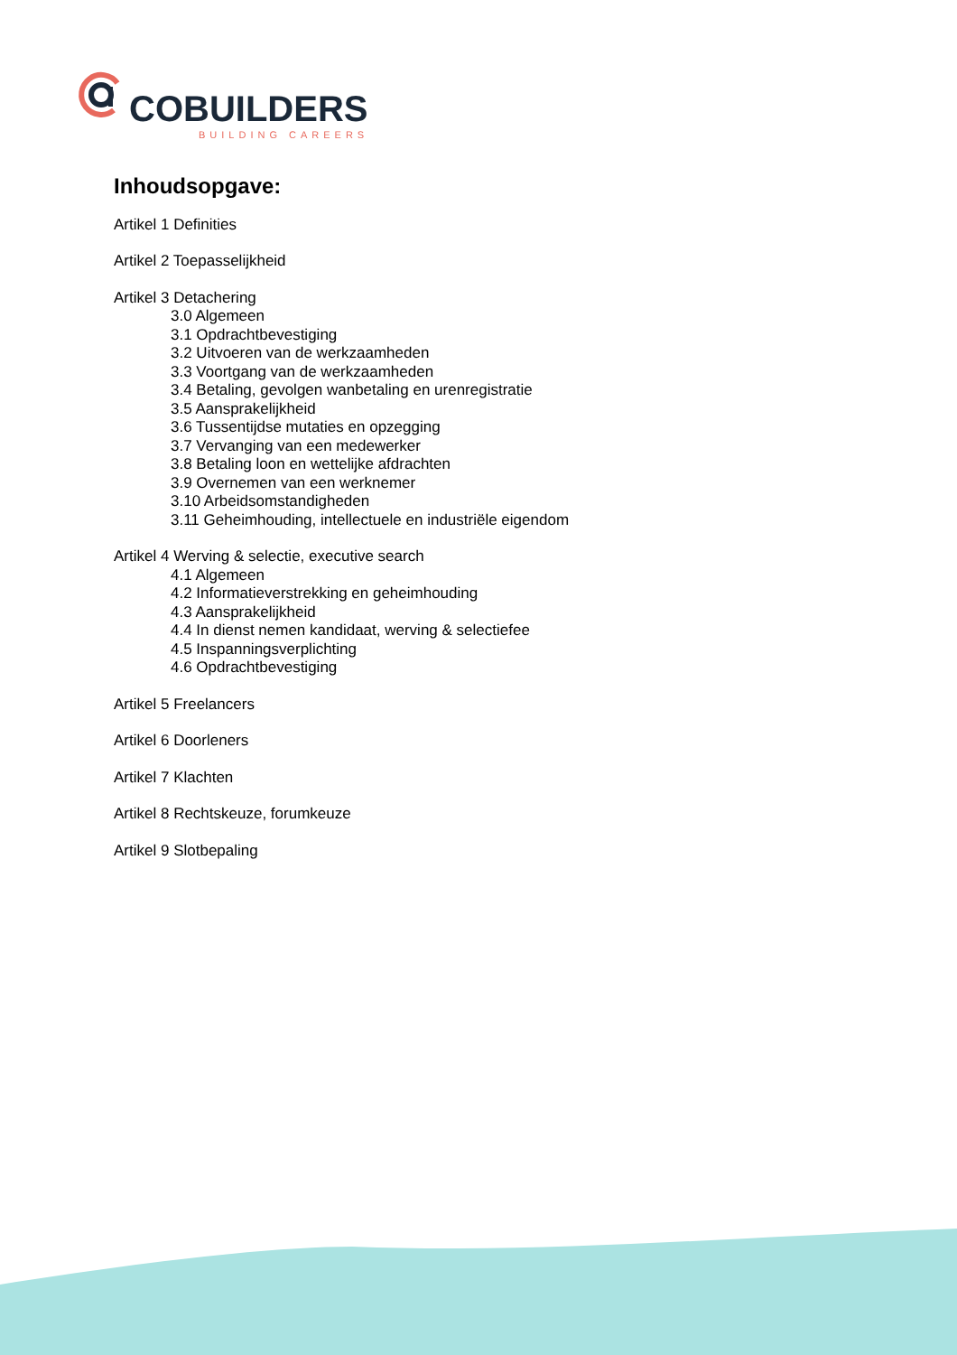COBUILDERS
BUILDING CAREERS
Inhoudsopgave:
Artikel 1 Definities
Artikel 2 Toepasselijkheid
Artikel 3 Detachering
3.0 Algemeen
3.1 Opdrachtbevestiging
3.2 Uitvoeren van de werkzaamheden
3.3 Voortgang van de werkzaamheden
3.4 Betaling, gevolgen wanbetaling en urenregistratie
3.5 Aansprakelijkheid
3.6 Tussentijdse mutaties en opzegging
3.7 Vervanging van een medewerker
3.8 Betaling loon en wettelijke afdrachten
3.9 Overnemen van een werknemer
3.10 Arbeidsomstandigheden
3.11 Geheimhouding, intellectuele en industriële eigendom
Artikel 4 Werving & selectie, executive search
4.1 Algemeen
4.2 Informatieverstrekking en geheimhouding
4.3 Aansprakelijkheid
4.4 In dienst nemen kandidaat, werving & selectiefee
4.5 Inspanningsverplichting
4.6 Opdrachtbevestiging
Artikel 5 Freelancers
Artikel 6 Doorleners
Artikel 7 Klachten
Artikel 8 Rechtskeuze, forumkeuze
Artikel 9 Slotbepaling